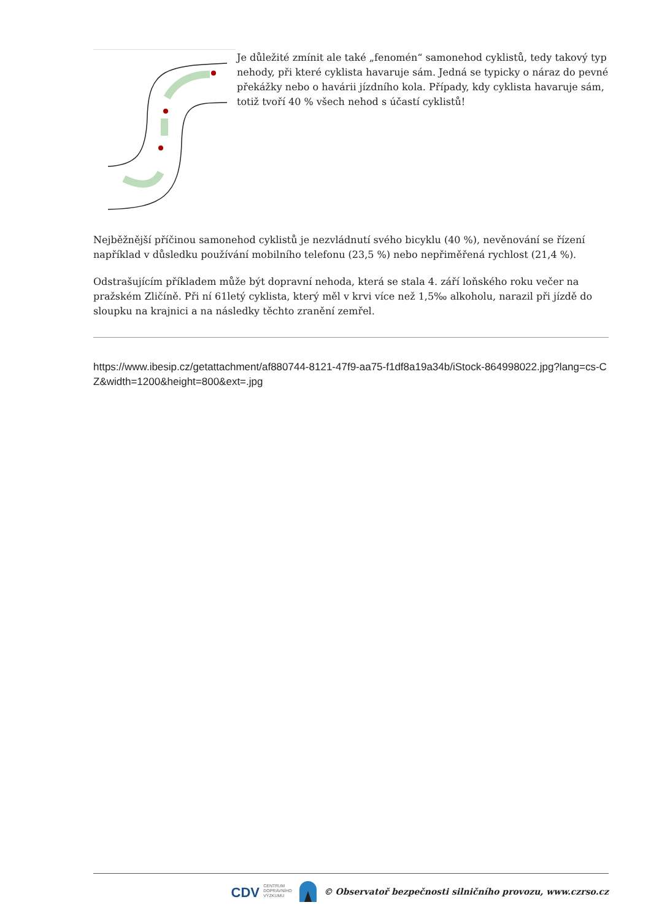Je důležité zmínit ale také „fenomén“ samonehod cyklistů, tedy takový typ nehody, při které cyklista havaruje sám. Jedná se typicky o náraz do pevné překážky nebo o havárii jízdního kola. Případy, kdy cyklista havaruje sám, totiž tvoří 40 % všech nehod s účastí cyklistů!
Nejběžnější příčinou samonehod cyklistů je nezvládnutí svého bicyklu (40 %), nevěnování se řízení například v důsledku používání mobilního telefonu (23,5 %) nebo nepřiměřená rychlost (21,4 %).
Odstrašujícím příkladem může být dopravní nehoda, která se stala 4. září loňského roku večer na pražském Zličíně. Při ní 61letý cyklista, který měl v krvi více než 1,5‰ alkoholu, narazil při jízdě do sloupku na krajnici a na následky těchto zranění zemřel.
https://www.ibesip.cz/getattachment/af880744-8121-47f9-aa75-f1df8a19a34b/iStock-864998022.jpg?lang=cs-CZ&width=1200&height=800&ext=.jpg
CDV CENTRUM
DOPRAVNÍHO
VÝZKUMU © Observatoř bezpečnosti silničního provozu, www.czrso.cz